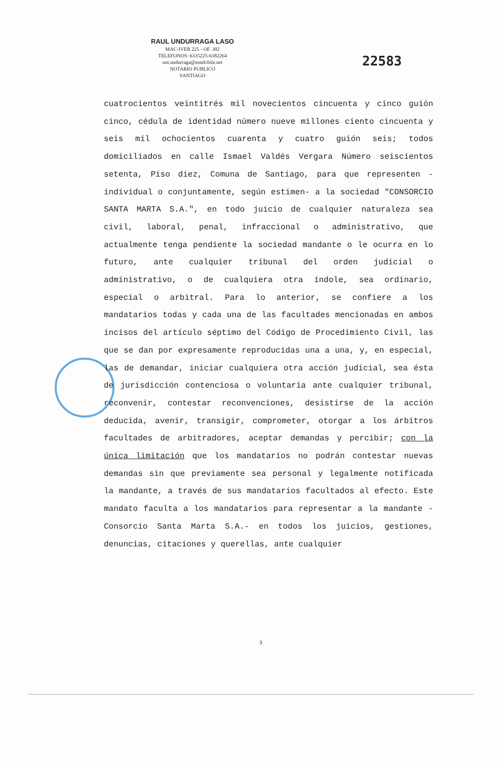RAUL UNDURRAGA LASO
MAC-IVER 225 - OF. 302
TELEFONOS: 6335225-6382264
not.undurraga@entelchile.net
NOTARIO PUBLICO
SANTIAGO
22583
cuatrocientos veintitrés mil novecientos cincuenta y cinco guión cinco, cédula de identidad número nueve millones ciento cincuenta y seis mil ochocientos cuarenta y cuatro guión seis; todos domiciliados en calle Ismael Valdés Vergara Número seiscientos setenta, Piso diez, Comuna de Santiago, para que representen -individual o conjuntamente, según estimen- a la sociedad "CONSORCIO SANTA MARTA S.A.", en todo juicio de cualquier naturaleza sea civil, laboral, penal, infraccional o administrativo, que actualmente tenga pendiente la sociedad mandante o le ocurra en lo futuro, ante cualquier tribunal del orden judicial o administrativo, o de cualquiera otra índole, sea ordinario, especial o arbitral. Para lo anterior, se confiere a los mandatarios todas y cada una de las facultades mencionadas en ambos incisos del artículo séptimo del Código de Procedimiento Civil, las que se dan por expresamente reproducidas una a una, y, en especial, las de demandar, iniciar cualquiera otra acción judicial, sea ésta de jurisdicción contenciosa o voluntaria ante cualquier tribunal, reconvenir, contestar reconvenciones, desistirse de la acción deducida, avenir, transigir, comprometer, otorgar a los árbitros facultades de arbitradores, aceptar demandas y percibir; con la única limitación que los mandatarios no podrán contestar nuevas demandas sin que previamente sea personal y legalmente notificada la mandante, a través de sus mandatarios facultados al efecto. Este mandato faculta a los mandatarios para representar a la mandante -Consorcio Santa Marta S.A.- en todos los juicios, gestiones, denuncias, citaciones y querellas, ante cualquier
3